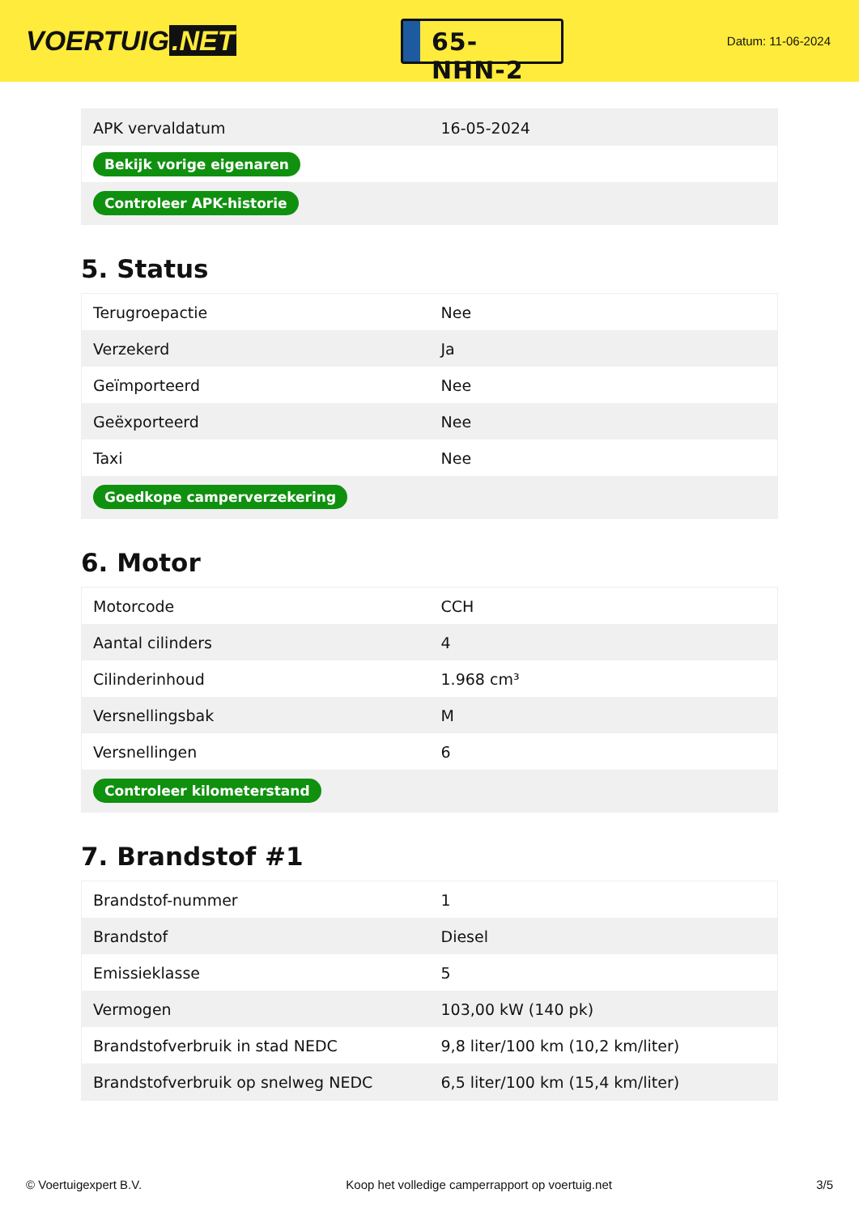VOERTUIG.NET
65-NHN-2
Datum: 11-06-2024
| APK vervaldatum | 16-05-2024 |
| Bekijk vorige eigenaren | |
| Controleer APK-historie | |
5. Status
| Terugroepactie | Nee |
| Verzekerd | Ja |
| Geïmporteerd | Nee |
| Geëxporteerd | Nee |
| Taxi | Nee |
| Goedkope camperverzekering | |
6. Motor
| Motorcode | CCH |
| Aantal cilinders | 4 |
| Cilinderinhoud | 1.968 cm³ |
| Versnellingsbak | M |
| Versnellingen | 6 |
| Controleer kilometerstand | |
7. Brandstof #1
| Brandstof-nummer | 1 |
| Brandstof | Diesel |
| Emissieklasse | 5 |
| Vermogen | 103,00 kW (140 pk) |
| Brandstofverbruik in stad NEDC | 9,8 liter/100 km (10,2 km/liter) |
| Brandstofverbruik op snelweg NEDC | 6,5 liter/100 km (15,4 km/liter) |
© Voertuigexpert B.V. Koop het volledige camperrapport op voertuig.net 3/5